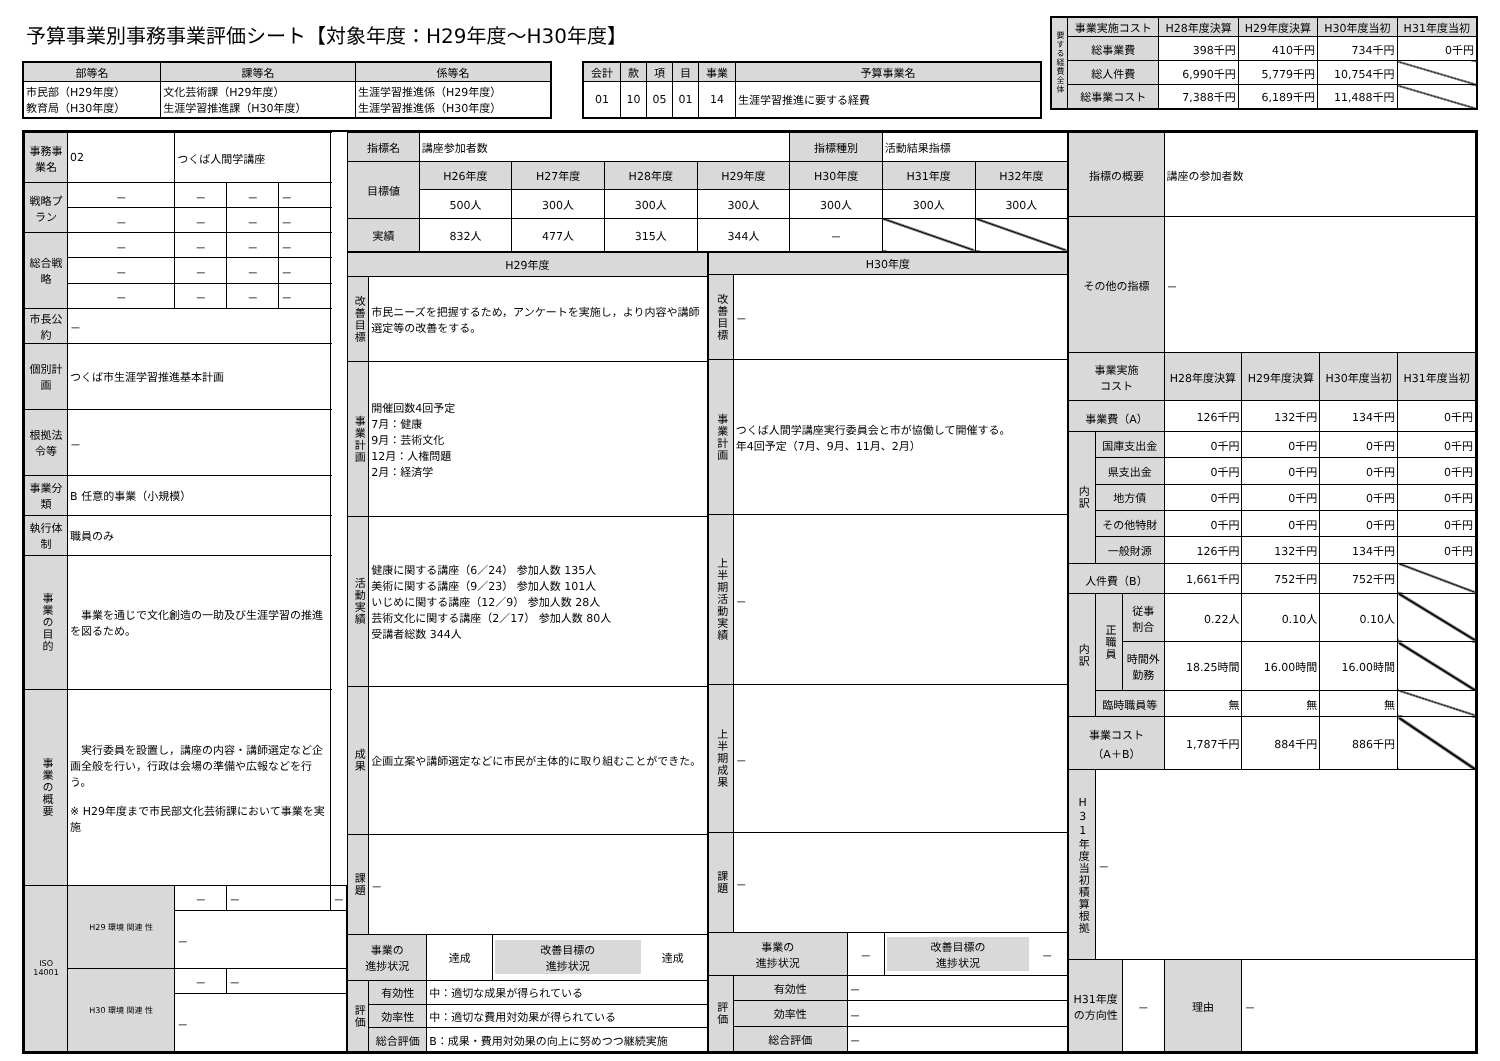予算事業別事務事業評価シート【対象年度：H29年度～H30年度】
| 部等名 | 課等名 | 係等名 |
| --- | --- | --- |
| 市民部（H29年度） 教育局（H30年度） | 文化芸術課（H29年度） 生涯学習推進課（H30年度） | 生涯学習推進係（H29年度） 生涯学習推進係（H30年度） |
| 会計 | 款 | 項 | 目 | 事業 | 予算事業名 |
| --- | --- | --- | --- | --- | --- |
| 01 | 10 | 05 | 01 | 14 | 生涯学習推進に要する経費 |
| 要する経費全体 | 事業実施コスト | H28年度決算 | H29年度決算 | H30年度当初 | H31年度当初 |
| --- | --- | --- | --- | --- | --- |
| | 総事業費 | 398千円 | 410千円 | 734千円 | 0千円 |
| | 総人件費 | 6,990千円 | 5,779千円 | 10,754千円 | |
| | 総事業コスト | 7,388千円 | 6,189千円 | 11,488千円 | |
| 事務事業名 | 02 | つくば人間学講座 | | | |
| 戦略プラン | － | － | － | － | |
| | － | － | － | － | |
| 総合戦略 | － | － | － | － | |
| | － | － | － | － | |
| | － | － | － | － | |
| 市長公約 | － | | | | |
| 個別計画 | つくば市生涯学習推進基本計画 | | | | |
| 根拠法令等 | － | | | | |
| 事業分類 | B 任意的事業（小規模） | | | | |
| 執行体制 | 職員のみ | | | | |
| 事業の目的 | 事業を通じで文化創造の一助及び生涯学習の推進を図るため。 | | | | |
| 事業の概要 | 実行委員を設置し，講座の内容・講師選定など企画全般を行い，行政は会場の準備や広報などを行う。 ※ H29年度まで市民部文化芸術課において事業を実施 | | | | |
| ISO 14001 | H29 環境 関連 性 | － | － | | － |
| | | － | | | |
| | H30 環境 関連 性 | － | － | | |
| | | － | | | |
| 指標名 | 講座参加者数 | | | | 指標種別 | 活動結果指標 | |
| 目標値 | H26年度 | H27年度 | H28年度 | H29年度 | H30年度 | H31年度 | H32年度 |
| | 500人 | 300人 | 300人 | 300人 | 300人 | 300人 | 300人 |
| 実績 | 832人 | 477人 | 315人 | 344人 | － | | |
| H29年度 | | | |
| --- | --- | --- | --- |
| 改善目標 | 市民ニーズを把握するため，アンケートを実施し，より内容や講師選定等の改善をする。 | | |
| 事業計画 | 開催回数4回予定 7月：健康 9月：芸術文化 12月：人権問題 2月：経済学 | | |
| 活動実績 | 健康に関する講座（6／24） 参加人数 135人 美術に関する講座（9／23） 参加人数 101人 いじめに関する講座（12／9） 参加人数 28人 芸術文化に関する講座（2／17） 参加人数 80人 受講者総数 344人 | | |
| 成果 | 企画立案や講師選定などに市民が主体的に取り組むことができた。 | | |
| 課題 | － | | |
| 事業の 進捗状況 | | 達成 | / 改善目標の 進捗状況 / 達成 / |
| 評価 | 有効性 | 中：適切な成果が得られている | |
| | 効率性 | 中：適切な費用対効果が得られている | |
| | 総合評価 | B：成果・費用対効果の向上に努めつつ継続実施 | |
| H30年度 | | | |
| --- | --- | --- | --- |
| 改善目標 | － | | |
| 事業計画 | つくば人間学講座実行委員会と市が協働して開催する。 年4回予定（7月、9月、11月、2月） | | |
| 上半期活動実績 | － | | |
| 上半期成果 | － | | |
| 課題 | － | | |
| 事業の 進捗状況 | | － | / 改善目標の 進捗状況 / － / |
| 評価 | 有効性 | － | |
| | 効率性 | － | |
| | 総合評価 | － | |
| 指標の概要 | | | 講座の参加者数 | | | |
| その他の指標 | | | － | | | |
| 事業実施 コスト | | | H28年度決算 | H29年度決算 | H30年度当初 | H31年度当初 |
| 事業費（A） | | | 126千円 | 132千円 | 134千円 | 0千円 |
| 内訳 | 国庫支出金 | | 0千円 | 0千円 | 0千円 | 0千円 |
| | 県支出金 | | 0千円 | 0千円 | 0千円 | 0千円 |
| | 地方債 | | 0千円 | 0千円 | 0千円 | 0千円 |
| | その他特財 | | 0千円 | 0千円 | 0千円 | 0千円 |
| | 一般財源 | | 126千円 | 132千円 | 134千円 | 0千円 |
| 人件費（B） | | | 1,661千円 | 752千円 | 752千円 | |
| 内訳 | 正職員 | 従事 割合 | 0.22人 | 0.10人 | 0.10人 | |
| | | 時間外 勤務 | 18.25時間 | 16.00時間 | 16.00時間 | |
| | 臨時職員等 | | 無 | 無 | 無 | |
| 事業コスト （A＋B） | | | 1,787千円 | 884千円 | 886千円 | |
| H31年度当初積算根拠 | － | | | | | |
| H31年度 の方向性 | | － | 理由 | － | | |